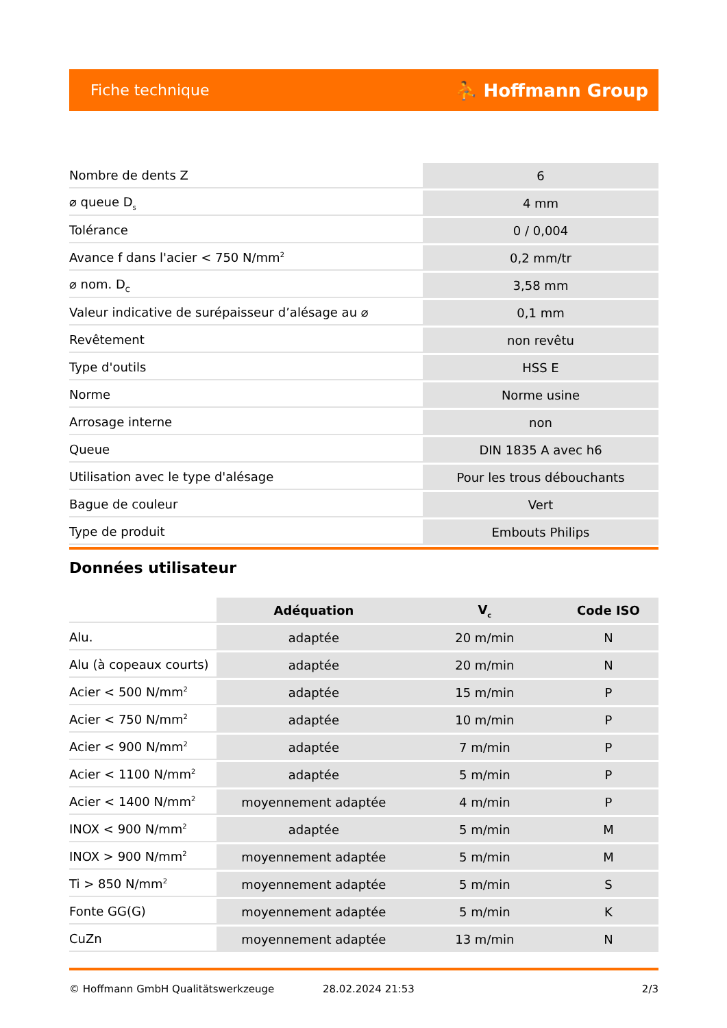Fiche technique ⛹ Hoffmann Group
| Nombre de dents Z | 6 |
| ⌀ queue D<sub>s</sub> | 4 mm |
| Tolérance | 0 / 0,004 |
| Avance f dans l'acier < 750 N/mm<sup>2</sup> | 0,2 mm/tr |
| ⌀ nom. D<sub>C</sub> | 3,58 mm |
| Valeur indicative de surépaisseur d’alésage au ⌀ | 0,1 mm |
| Revêtement | non revêtu |
| Type d'outils | HSS E |
| Norme | Norme usine |
| Arrosage interne | non |
| Queue | DIN 1835 A avec h6 |
| Utilisation avec le type d'alésage | Pour les trous débouchants |
| Bague de couleur | Vert |
| Type de produit | Embouts Philips |
Données utilisateur
| | Adéquation | V<sub>c</sub> | Code ISO |
| --- | --- | --- | --- |
| Alu. | adaptée | 20 m/min | N |
| Alu (à copeaux courts) | adaptée | 20 m/min | N |
| Acier < 500 N/mm<sup>2</sup> | adaptée | 15 m/min | P |
| Acier < 750 N/mm<sup>2</sup> | adaptée | 10 m/min | P |
| Acier < 900 N/mm<sup>2</sup> | adaptée | 7 m/min | P |
| Acier < 1100 N/mm<sup>2</sup> | adaptée | 5 m/min | P |
| Acier < 1400 N/mm<sup>2</sup> | moyennement adaptée | 4 m/min | P |
| INOX < 900 N/mm<sup>2</sup> | adaptée | 5 m/min | M |
| INOX > 900 N/mm<sup>2</sup> | moyennement adaptée | 5 m/min | M |
| Ti > 850 N/mm<sup>2</sup> | moyennement adaptée | 5 m/min | S |
| Fonte GG(G) | moyennement adaptée | 5 m/min | K |
| CuZn | moyennement adaptée | 13 m/min | N |
© Hoffmann GmbH Qualitätswerkzeuge 28.02.2024 21:53 2/3